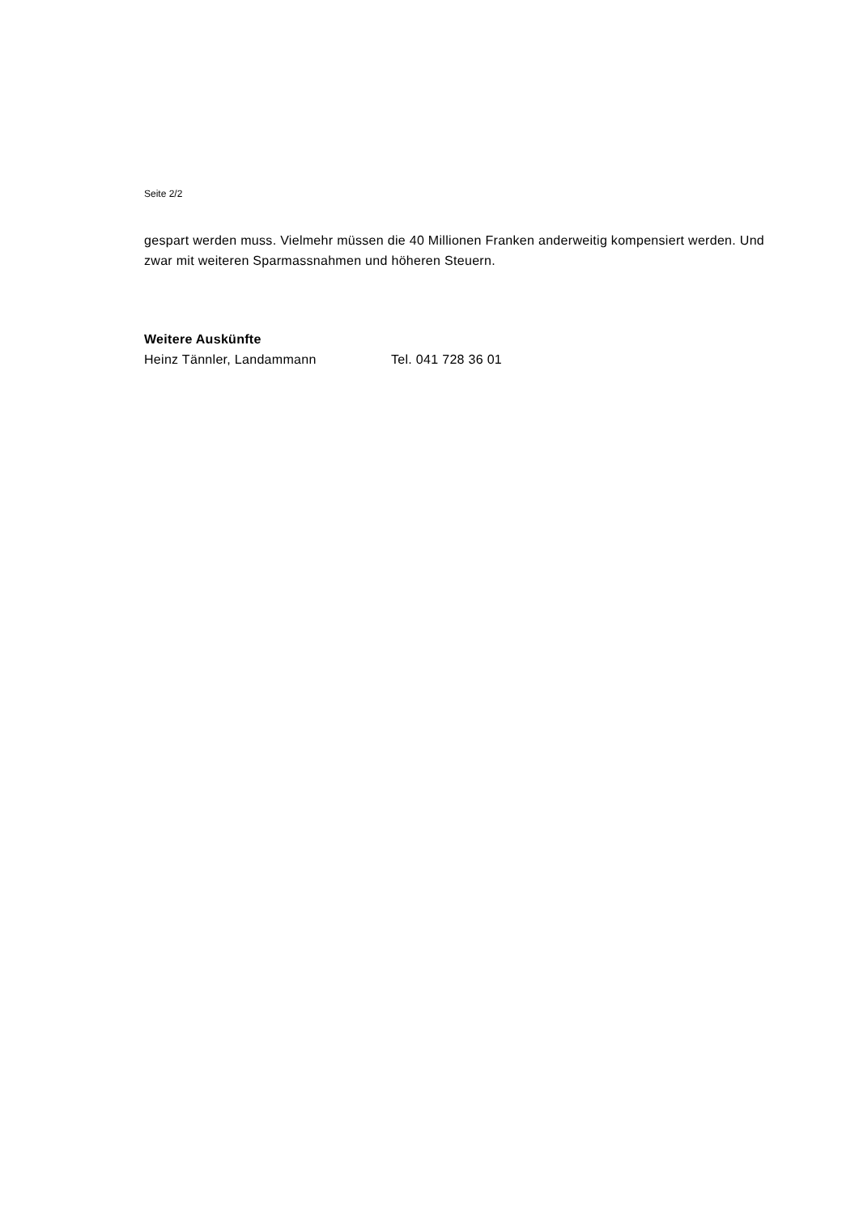Seite 2/2
gespart werden muss. Vielmehr müssen die 40 Millionen Franken anderweitig kompensiert werden. Und zwar mit weiteren Sparmassnahmen und höheren Steuern.
Weitere Auskünfte
Heinz Tännler, Landammann Tel. 041 728 36 01